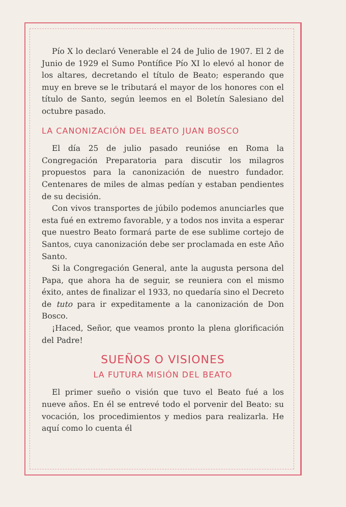Pío X lo declaró Venerable el 24 de Julio de 1907. El 2 de Junio de 1929 el Sumo Pontífice Pío XI lo elevó al honor de los altares, decretando el título de Beato; esperando que muy en breve se le tributará el mayor de los honores con el título de Santo, según leemos en el Boletín Salesiano del octubre pasado.
LA CANONIZACIÓN DEL BEATO JUAN BOSCO
El día 25 de julio pasado reunióse en Roma la Congregación Preparatoria para discutir los milagros propuestos para la canonización de nuestro fundador. Centenares de miles de almas pedían y estaban pendientes de su decisión.
Con vivos transportes de júbilo podemos anunciarles que esta fué en extremo favorable, y a todos nos invita a esperar que nuestro Beato formará parte de ese sublime cortejo de Santos, cuya canonización debe ser proclamada en este Año Santo.
Si la Congregación General, ante la augusta persona del Papa, que ahora ha de seguir, se reuniera con el mismo éxito, antes de finalizar el 1933, no quedaría sino el Decreto de tuto para ir expeditamente a la canonización de Don Bosco.
¡Haced, Señor, que veamos pronto la plena glorificación del Padre!
SUEÑOS O VISIONES
LA FUTURA MISIÓN DEL BEATO
El primer sueño o visión que tuvo el Beato fué a los nueve años. En él se entrevé todo el porvenir del Beato: su vocación, los procedimientos y medios para realizarla. He aquí como lo cuenta él